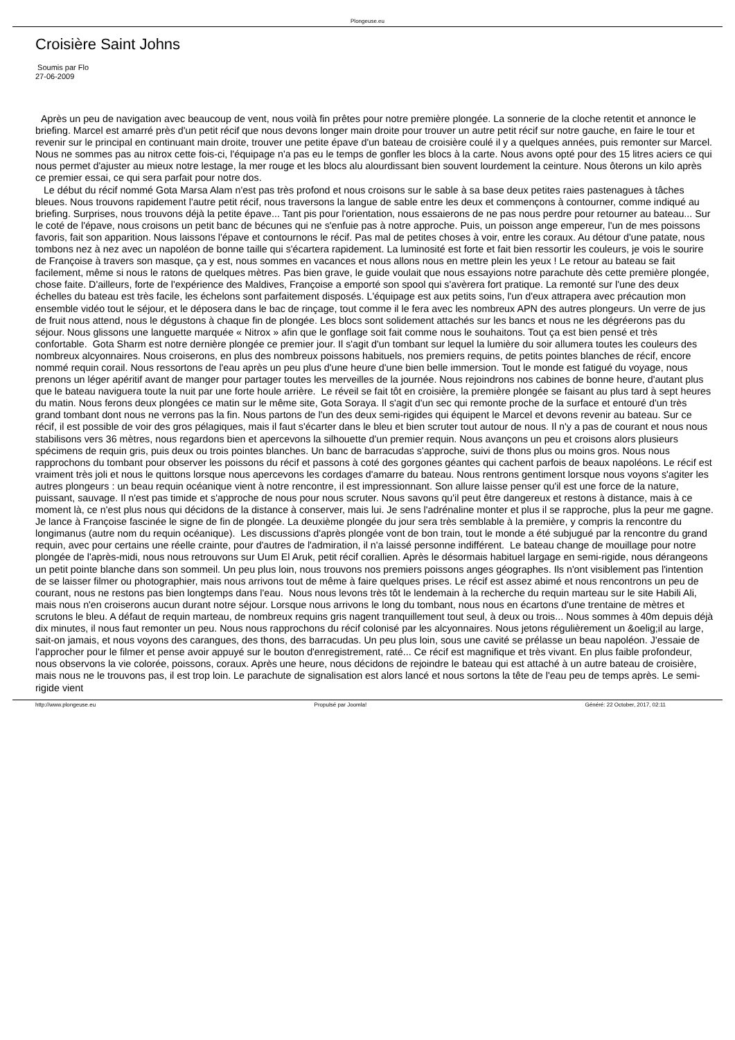Plongeuse.eu
Croisière Saint Johns
Soumis par Flo
27-06-2009
Après un peu de navigation avec beaucoup de vent, nous voilà fin prêtes pour notre première plongée. La sonnerie de la cloche retentit et annonce le briefing. Marcel est amarré près d'un petit récif que nous devons longer main droite pour trouver un autre petit récif sur notre gauche, en faire le tour et revenir sur le principal en continuant main droite, trouver une petite épave d'un bateau de croisière coulé il y a quelques années, puis remonter sur Marcel. Nous ne sommes pas au nitrox cette fois-ci, l'équipage n'a pas eu le temps de gonfler les blocs à la carte. Nous avons opté pour des 15 litres aciers ce qui nous permet d'ajuster au mieux notre lestage, la mer rouge et les blocs alu alourdissant bien souvent lourdement la ceinture. Nous ôterons un kilo après ce premier essai, ce qui sera parfait pour notre dos.
Le début du récif nommé Gota Marsa Alam n'est pas très profond et nous croisons sur le sable à sa base deux petites raies pastenagues à tâches bleues. Nous trouvons rapidement l'autre petit récif, nous traversons la langue de sable entre les deux et commençons à contourner, comme indiqué au briefing. Surprises, nous trouvons déjà la petite épave... Tant pis pour l'orientation, nous essaierons de ne pas nous perdre pour retourner au bateau... Sur le coté de l'épave, nous croisons un petit banc de bécunes qui ne s'enfuie pas à notre approche. Puis, un poisson ange empereur, l'un de mes poissons favoris, fait son apparition. Nous laissons l'épave et contournons le récif. Pas mal de petites choses à voir, entre les coraux. Au détour d'une patate, nous tombons nez à nez avec un napoléon de bonne taille qui s'écartera rapidement. La luminosité est forte et fait bien ressortir les couleurs, je vois le sourire de Françoise à travers son masque, ça y est, nous sommes en vacances et nous allons nous en mettre plein les yeux ! Le retour au bateau se fait facilement, même si nous le ratons de quelques mètres. Pas bien grave, le guide voulait que nous essayions notre parachute dès cette première plongée, chose faite. D'ailleurs, forte de l'expérience des Maldives, Françoise a emporté son spool qui s'avèrera fort pratique. La remonté sur l'une des deux échelles du bateau est très facile, les échelons sont parfaitement disposés. L'équipage est aux petits soins, l'un d'eux attrapera avec précaution mon ensemble vidéo tout le séjour, et le déposera dans le bac de rinçage, tout comme il le fera avec les nombreux APN des autres plongeurs. Un verre de jus de fruit nous attend, nous le dégustons à chaque fin de plongée. Les blocs sont solidement attachés sur les bancs et nous ne les dégréerons pas du séjour. Nous glissons une languette marquée « Nitrox » afin que le gonflage soit fait comme nous le souhaitons. Tout ça est bien pensé et très confortable. Gota Sharm est notre dernière plongée ce premier jour. Il s'agit d'un tombant sur lequel la lumière du soir allumera toutes les couleurs des nombreux alcyonnaires. Nous croiserons, en plus des nombreux poissons habituels, nos premiers requins, de petits pointes blanches de récif, encore nommé requin corail. Nous ressortons de l'eau après un peu plus d'une heure d'une bien belle immersion. Tout le monde est fatigué du voyage, nous prenons un léger apéritif avant de manger pour partager toutes les merveilles de la journée. Nous rejoindrons nos cabines de bonne heure, d'autant plus que le bateau naviguera toute la nuit par une forte houle arrière. Le réveil se fait tôt en croisière, la première plongée se faisant au plus tard à sept heures du matin. Nous ferons deux plongées ce matin sur le même site, Gota Soraya. Il s'agit d'un sec qui remonte proche de la surface et entouré d'un très grand tombant dont nous ne verrons pas la fin. Nous partons de l'un des deux semi-rigides qui équipent le Marcel et devons revenir au bateau. Sur ce récif, il est possible de voir des gros pélagiques, mais il faut s'écarter dans le bleu et bien scruter tout autour de nous. Il n'y a pas de courant et nous nous stabilisons vers 36 mètres, nous regardons bien et apercevons la silhouette d'un premier requin. Nous avançons un peu et croisons alors plusieurs spécimens de requin gris, puis deux ou trois pointes blanches. Un banc de barracudas s'approche, suivi de thons plus ou moins gros. Nous nous rapprochons du tombant pour observer les poissons du récif et passons à coté des gorgones géantes qui cachent parfois de beaux napoléons. Le récif est vraiment très joli et nous le quittons lorsque nous apercevons les cordages d'amarre du bateau. Nous rentrons gentiment lorsque nous voyons s'agiter les autres plongeurs : un beau requin océanique vient à notre rencontre, il est impressionnant. Son allure laisse penser qu'il est une force de la nature, puissant, sauvage. Il n'est pas timide et s'approche de nous pour nous scruter. Nous savons qu'il peut être dangereux et restons à distance, mais à ce moment là, ce n'est plus nous qui décidons de la distance à conserver, mais lui. Je sens l'adrénaline monter et plus il se rapproche, plus la peur me gagne. Je lance à Françoise fascinée le signe de fin de plongée. La deuxième plongée du jour sera très semblable à la première, y compris la rencontre du longimanus (autre nom du requin océanique). Les discussions d'après plongée vont de bon train, tout le monde a été subjugué par la rencontre du grand requin, avec pour certains une réelle crainte, pour d'autres de l'admiration, il n'a laissé personne indifférent. Le bateau change de mouillage pour notre plongée de l'après-midi, nous nous retrouvons sur Uum El Aruk, petit récif corallien. Après le désormais habituel largage en semi-rigide, nous dérangeons un petit pointe blanche dans son sommeil. Un peu plus loin, nous trouvons nos premiers poissons anges géographes. Ils n'ont visiblement pas l'intention de se laisser filmer ou photographier, mais nous arrivons tout de même à faire quelques prises. Le récif est assez abimé et nous rencontrons un peu de courant, nous ne restons pas bien longtemps dans l'eau. Nous nous levons très tôt le lendemain à la recherche du requin marteau sur le site Habili Ali, mais nous n'en croiserons aucun durant notre séjour. Lorsque nous arrivons le long du tombant, nous nous en écartons d'une trentaine de mètres et scrutons le bleu. A défaut de requin marteau, de nombreux requins gris nagent tranquillement tout seul, à deux ou trois... Nous sommes à 40m depuis déjà dix minutes, il nous faut remonter un peu. Nous nous rapprochons du récif colonisé par les alcyonnaires. Nous jetons régulièrement un &oelig;il au large, sait-on jamais, et nous voyons des carangues, des thons, des barracudas. Un peu plus loin, sous une cavité se prélasse un beau napoléon. J'essaie de l'approcher pour le filmer et pense avoir appuyé sur le bouton d'enregistrement, raté... Ce récif est magnifique et très vivant. En plus faible profondeur, nous observons la vie colorée, poissons, coraux. Après une heure, nous décidons de rejoindre le bateau qui est attaché à un autre bateau de croisière, mais nous ne le trouvons pas, il est trop loin. Le parachute de signalisation est alors lancé et nous sortons la tête de l'eau peu de temps après. Le semi-rigide vient
http://www.plongeuse.eu Propulsé par Joomla! Généré: 22 October, 2017, 02:11